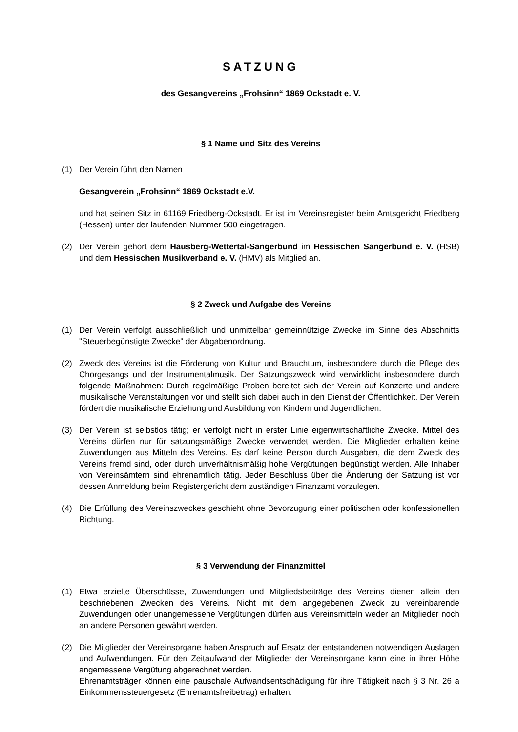SATZUNG
des Gesangvereins „Frohsinn“ 1869 Ockstadt e. V.
§ 1 Name und Sitz des Vereins
(1) Der Verein führt den Namen
Gesangverein „Frohsinn“ 1869 Ockstadt e.V.
und hat seinen Sitz in 61169 Friedberg-Ockstadt. Er ist im Vereinsregister beim Amtsgericht Friedberg (Hessen) unter der laufenden Nummer 500 eingetragen.
(2) Der Verein gehört dem Hausberg-Wettertal-Sängerbund im Hessischen Sängerbund e. V. (HSB) und dem Hessischen Musikverband e. V. (HMV) als Mitglied an.
§ 2 Zweck und Aufgabe des Vereins
(1) Der Verein verfolgt ausschließlich und unmittelbar gemeinnützige Zwecke im Sinne des Abschnitts "Steuerbegünstigte Zwecke" der Abgabenordnung.
(2) Zweck des Vereins ist die Förderung von Kultur und Brauchtum, insbesondere durch die Pflege des Chorgesangs und der Instrumentalmusik. Der Satzungszweck wird verwirklicht insbesondere durch folgende Maßnahmen: Durch regelmäßige Proben bereitet sich der Verein auf Konzerte und andere musikalische Veranstaltungen vor und stellt sich dabei auch in den Dienst der Öffentlichkeit. Der Verein fördert die musikalische Erziehung und Ausbildung von Kindern und Jugendlichen.
(3) Der Verein ist selbstlos tätig; er verfolgt nicht in erster Linie eigenwirtschaftliche Zwecke. Mittel des Vereins dürfen nur für satzungsmäßige Zwecke verwendet werden. Die Mitglieder erhalten keine Zuwendungen aus Mitteln des Vereins. Es darf keine Person durch Ausgaben, die dem Zweck des Vereins fremd sind, oder durch unverhältnismäßig hohe Vergütungen begünstigt werden. Alle Inhaber von Vereinsämtern sind ehrenamtlich tätig. Jeder Beschluss über die Änderung der Satzung ist vor dessen Anmeldung beim Registergericht dem zuständigen Finanzamt vorzulegen.
(4) Die Erfüllung des Vereinszweckes geschieht ohne Bevorzugung einer politischen oder konfessionellen Richtung.
§ 3 Verwendung der Finanzmittel
(1) Etwa erzielte Überschüsse, Zuwendungen und Mitgliedsbeiträge des Vereins dienen allein den beschriebenen Zwecken des Vereins. Nicht mit dem angegebenen Zweck zu vereinbarende Zuwendungen oder unangemessene Vergütungen dürfen aus Vereinsmitteln weder an Mitglieder noch an andere Personen gewährt werden.
(2) Die Mitglieder der Vereinsorgane haben Anspruch auf Ersatz der entstandenen notwendigen Auslagen und Aufwendungen. Für den Zeitaufwand der Mitglieder der Vereinsorgane kann eine in ihrer Höhe angemessene Vergütung abgerechnet werden.
Ehrenamtsträger können eine pauschale Aufwandsentschädigung für ihre Tätigkeit nach § 3 Nr. 26 a Einkommenssteuergesetz (Ehrenamtsfreibetrag) erhalten.